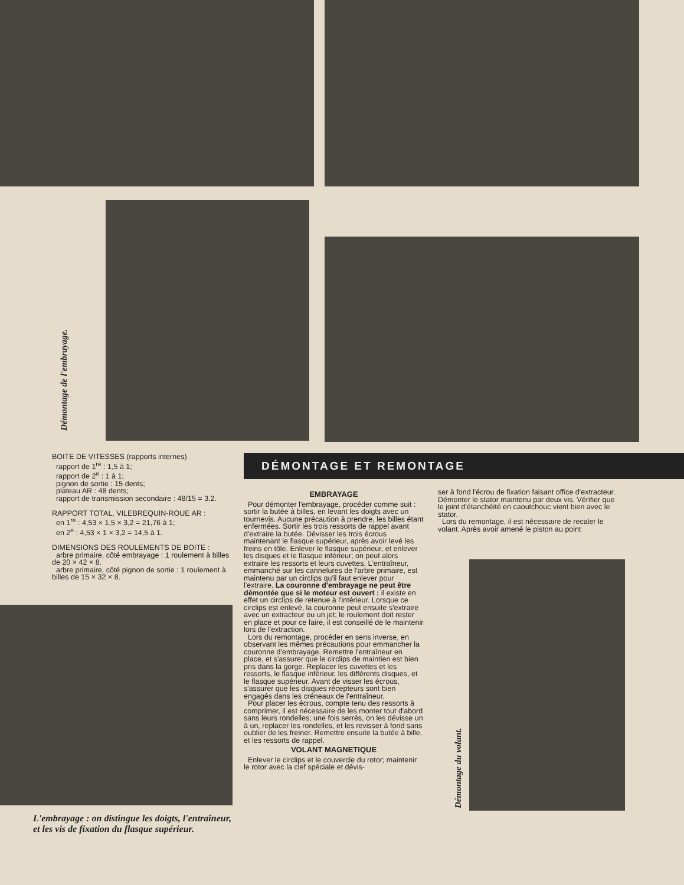Démontage de l'embrayage.
Démontage du volant.
BOITE DE VITESSES (rapports internes)
rapport de 1<sup>re</sup> : 1,5 à 1;
rapport de 2<sup>e</sup> : 1 à 1;
pignon de sortie : 15 dents;
plateau AR : 48 dents;
rapport de transmission secondaire : 48/15 = 3,2.
RAPPORT TOTAL, VILEBREQUIN-ROUE AR :
en 1<sup>re</sup> : 4,53 × 1,5 × 3,2 = 21,76 à 1;
en 2<sup>e</sup> : 4,53 × 1 × 3,2 = 14,5 à 1.
DIMENSIONS DES ROULEMENTS DE BOITE :
arbre primaire, côté embrayage : 1 roulement à billes de 20 × 42 × 8.
arbre primaire, côté pignon de sortie : 1 roulement à billes de 15 × 32 × 8.
DÉMONTAGE ET REMONTAGE
EMBRAYAGE
Pour démonter l'embrayage, procéder comme suit : sortir la butée à billes, en levant les doigts avec un tournevis. Aucune précaution à prendre, les billes étant enfermées. Sortir les trois ressorts de rappel avant d'extraire la butée. Dévisser les trois écrous maintenant le flasque supérieur, après avoir levé les freins en tôle. Enlever le flasque supérieur, et enlever les disques et le flasque inférieur; on peut alors extraire les ressorts et leurs cuvettes. L'entraîneur, emmanché sur les cannelures de l'arbre primaire, est maintenu par un circlips qu'il faut enlever pour l'extraire. La couronne d'embrayage ne peut être démontée que si le moteur est ouvert : il existe en effet un circlips de retenue à l'intérieur. Lorsque ce circlips est enlevé, la couronne peut ensuite s'extraire avec un extracteur ou un jet; le roulement doit rester en place et pour ce faire, il est conseillé de le maintenir lors de l'extraction.
Lors du remontage, procéder en sens inverse, en observant les mêmes précautions pour emmancher la couronne d'embrayage. Remettre l'entraîneur en place, et s'assurer que le circlips de maintien est bien pris dans la gorge. Replacer les cuvettes et les ressorts, le flasque inférieur, les différents disques, et le flasque supérieur. Avant de visser les écrous, s'assurer que les disques récepteurs sont bien engagés dans les créneaux de l'entraîneur.
Pour placer les écrous, compte tenu des ressorts à comprimer, il est nécessaire de les monter tout d'abord sans leurs rondelles; une fois serrés, on les dévisse un à un, replacer les rondelles, et les revisser à fond sans oublier de les freiner. Remettre ensuite la butée à bille, et les ressorts de rappel.
VOLANT MAGNETIQUE
Enlever le circlips et le couvercle du rotor; maintenir le rotor avec la clef spéciale et dévis-
ser à fond l'écrou de fixation faisant office d'extracteur. Démonter le stator maintenu par deux vis. Vérifier que le joint d'étanchéité en caoutchouc vient bien avec le stator.
Lors du remontage, il est nécessaire de recaler le volant. Après avoir amené le piston au point
L'embrayage : on distingue les doigts, l'entraîneur, et les vis de fixation du flasque supérieur.